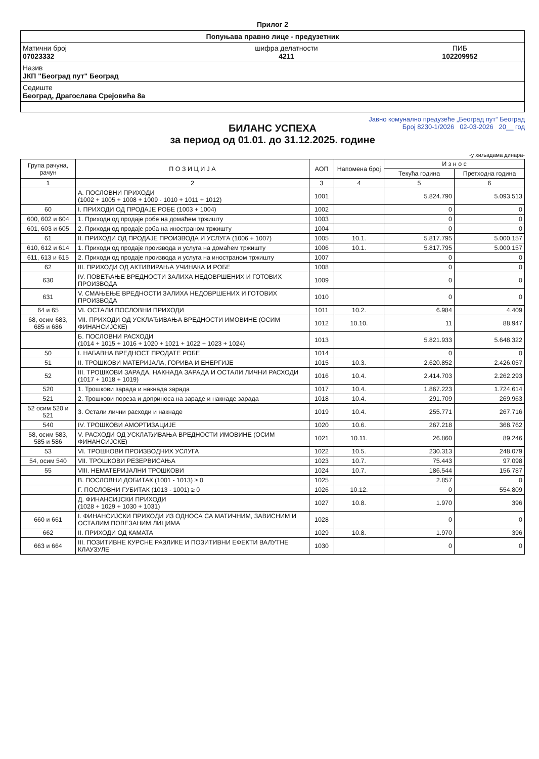Прилог 2
| Попуњава правно лице - предузетник | | |
| Матични број 07023332 | шифра делатности 4211 | ПИБ 102209952 |
| Назив ЈКП "Београд пут" Београд | | |
| Седиште Београд, Драгослава Срејовића 8а | | |
БИЛАНС УСПЕХА
за период од 01.01. до 31.12.2025. године
Јавно комунално предузеће „Београд пут“ Београд
Број 8230-1/2026 02-03-2026 20__ год
-у хиљадама динара-
| Група рачуна, рачун | П О З И Ц И Ј А | АОП | Напомена број | И з н о с | |
| --- | --- | --- | --- | --- | --- |
| | | | | Текућа година | Претходна година |
| 1 | 2 | 3 | 4 | 5 | 6 |
| | А. ПОСЛОВНИ ПРИХОДИ (1002 + 1005 + 1008 + 1009 - 1010 + 1011 + 1012) | 1001 | | 5.824.790 | 5.093.513 |
| 60 | I. ПРИХОДИ ОД ПРОДАЈЕ РОБЕ (1003 + 1004) | 1002 | | 0 | 0 |
| 600, 602 и 604 | 1. Приходи од продаје робе на домаћем тржишту | 1003 | | 0 | 0 |
| 601, 603 и 605 | 2. Приходи од продаје роба на иностраном тржишту | 1004 | | 0 | 0 |
| 61 | II. ПРИХОДИ ОД ПРОДАЈЕ ПРОИЗВОДА И УСЛУГА (1006 + 1007) | 1005 | 10.1. | 5.817.795 | 5.000.157 |
| 610, 612 и 614 | 1. Приходи од продаје производа и услуга на домаћем тржишту | 1006 | 10.1. | 5.817.795 | 5.000.157 |
| 611, 613 и 615 | 2. Приходи од продаје производа и услуга на иностраном тржишту | 1007 | | 0 | 0 |
| 62 | III. ПРИХОДИ ОД АКТИВИРАЊА УЧИНАКА И РОБЕ | 1008 | | 0 | 0 |
| 630 | IV. ПОВЕЋАЊЕ ВРЕДНОСТИ ЗАЛИХА НЕДОВРШЕНИХ И ГОТОВИХ ПРОИЗВОДА | 1009 | | 0 | 0 |
| 631 | V. СМАЊЕЊЕ ВРЕДНОСТИ ЗАЛИХА НЕДОВРШЕНИХ И ГОТОВИХ ПРОИЗВОДА | 1010 | | 0 | 0 |
| 64 и 65 | VI. ОСТАЛИ ПОСЛОВНИ ПРИХОДИ | 1011 | 10.2. | 6.984 | 4.409 |
| 68, осим 683, 685 и 686 | VII. ПРИХОДИ ОД УСКЛАЂИВАЊА ВРЕДНОСТИ ИМОВИНЕ (ОСИМ ФИНАНСИЈСКЕ) | 1012 | 10.10. | 11 | 88.947 |
| | Б. ПОСЛОВНИ РАСХОДИ (1014 + 1015 + 1016 + 1020 + 1021 + 1022 + 1023 + 1024) | 1013 | | 5.821.933 | 5.648.322 |
| 50 | I. НАБАВНА ВРЕДНОСТ ПРОДАТЕ РОБЕ | 1014 | | 0 | 0 |
| 51 | II. ТРОШКОВИ МАТЕРИЈАЛА, ГОРИВА И ЕНЕРГИЈЕ | 1015 | 10.3. | 2.620.852 | 2.426.057 |
| 52 | III. ТРОШКОВИ ЗАРАДА, НАКНАДА ЗАРАДА И ОСТАЛИ ЛИЧНИ РАСХОДИ (1017 + 1018 + 1019) | 1016 | 10.4. | 2.414.703 | 2.262.293 |
| 520 | 1. Трошкови зарада и накнада зарада | 1017 | 10.4. | 1.867.223 | 1.724.614 |
| 521 | 2. Трошкови пореза и доприноса на зараде и накнаде зарада | 1018 | 10.4. | 291.709 | 269.963 |
| 52 осим 520 и 521 | 3. Остали лични расходи и накнаде | 1019 | 10.4. | 255.771 | 267.716 |
| 540 | IV. ТРОШКОВИ АМОРТИЗАЦИЈЕ | 1020 | 10.6. | 267.218 | 368.762 |
| 58, осим 583, 585 и 586 | V. РАСХОДИ ОД УСКЛАЂИВАЊА ВРЕДНОСТИ ИМОВИНЕ (ОСИМ ФИНАНСИЈСКЕ) | 1021 | 10.11. | 26.860 | 89.246 |
| 53 | VI. ТРОШКОВИ ПРОИЗВОДНИХ УСЛУГА | 1022 | 10.5. | 230.313 | 248.079 |
| 54, осим 540 | VII. ТРОШКОВИ РЕЗЕРВИСАЊА | 1023 | 10.7. | 75.443 | 97.098 |
| 55 | VIII. НЕМАТЕРИЈАЛНИ ТРОШКОВИ | 1024 | 10.7. | 186.544 | 156.787 |
| | В. ПОСЛОВНИ ДОБИТАК (1001 - 1013) ≥ 0 | 1025 | | 2.857 | 0 |
| | Г. ПОСЛОВНИ ГУБИТАК (1013 - 1001) ≥ 0 | 1026 | 10.12. | 0 | 554.809 |
| | Д. ФИНАНСИЈСКИ ПРИХОДИ (1028 + 1029 + 1030 + 1031) | 1027 | 10.8. | 1.970 | 396 |
| 660 и 661 | I. ФИНАНСИЈСКИ ПРИХОДИ ИЗ ОДНОСА СА МАТИЧНИМ, ЗАВИСНИМ И ОСТАЛИМ ПОВЕЗАНИМ ЛИЦИМА | 1028 | | 0 | 0 |
| 662 | II. ПРИХОДИ ОД КАМАТА | 1029 | 10.8. | 1.970 | 396 |
| 663 и 664 | III. ПОЗИТИВНЕ КУРСНЕ РАЗЛИКЕ И ПОЗИТИВНИ ЕФЕКТИ ВАЛУТНЕ КЛАУЗУЛЕ | 1030 | | 0 | 0 |